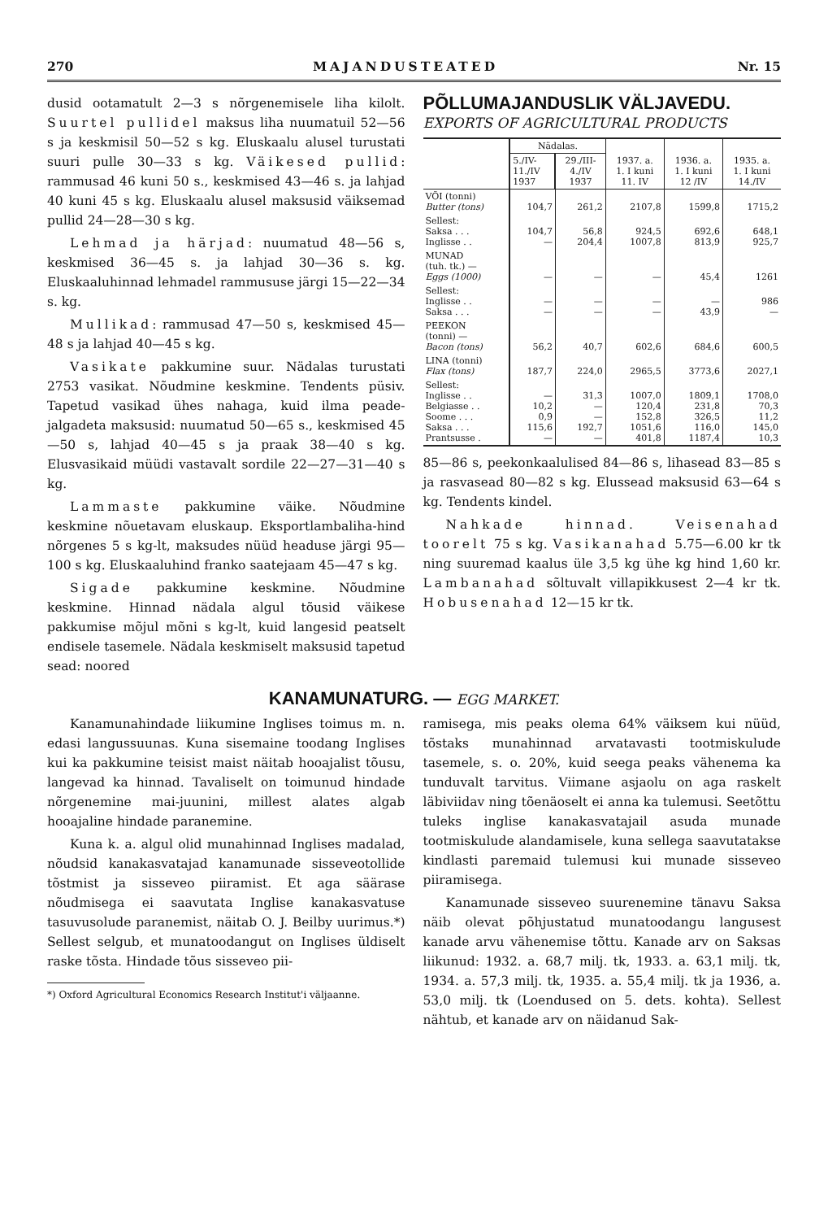270 MAJANDUSTEATED Nr. 15
dusid ootamatult 2—3 s nõrgenemisele liha kilolt. Suurtel pullidel maksus liha nuumatuil 52—56 s ja keskmisil 50—52 s kg. Eluskaalu alusel turustati suuri pulle 30—33 s kg. Väikesed pullid: rammusad 46 kuni 50 s., keskmised 43—46 s. ja lahjad 40 kuni 45 s kg. Eluskaalu alusel maksusid väiksemad pullid 24—28—30 s kg.
Lehmad ja härjad: nuumatud 48—56 s, keskmised 36—45 s. ja lahjad 30—36 s. kg. Eluskaaluhinnad lehmadel rammususe järgi 15—22—34 s. kg.
Mullikad: rammusad 47—50 s, keskmised 45—48 s ja lahjad 40—45 s kg.
Vasikate pakkumine suur. Nädalas turustati 2753 vasikat. Nõudmine keskmine. Tendents püsiv. Tapetud vasikad ühes nahaga, kuid ilma peade-jalgadeta maksusid: nuumatud 50—65 s., keskmised 45—50 s, lahjad 40—45 s ja praak 38—40 s kg. Elusvasikaid müüdi vastavalt sordile 22—27—31—40 s kg.
Lammaste pakkumine väike. Nõudmine keskmine nõuetavam eluskaup. Eksportlambaliha-hind nõrgenes 5 s kg-lt, maksudes nüüd headuse järgi 95—100 s kg. Eluskaaluhind franko saatejaam 45—47 s kg.
Sigade pakkumine keskmine. Nõudmine keskmine. Hinnad nädala algul tõusid väikese pakkumise mõjul mõni s kg-lt, kuid langesid peatselt endisele tasemele. Nädala keskmiselt maksusid tapetud sead: noored
PÕLLUMAJANDUSLIK VÄLJAVEDU.
EXPORTS OF AGRICULTURAL PRODUCTS
| | Nädalas. | | 1937. a. 1. I kuni 11. IV | 1936. a. 1. I kuni 12 /IV | 1935. a. 1. I kuni 14./IV |
| --- | --- | --- | --- | --- | --- |
| | 5./IV- 11./IV 1937 | 29./III- 4./IV 1937 | | | |
| VÕI (tonni) Butter (tons) | 104,7 | 261,2 | 2107,8 | 1599,8 | 1715,2 |
| Sellest: Saksa . . . Inglisse . . | 104,7 — | 56,8 204,4 | 924,5 1007,8 | 692,6 813,9 | 648,1 925,7 |
| MUNAD (tuh. tk.) — Eggs (1000) | — | — | — | 45,4 | 1261 |
| Sellest: Inglisse . . Saksa . . . | — — | — — | — — | — 43,9 | 986 — |
| PEEKON (tonni) — Bacon (tons) | 56,2 | 40,7 | 602,6 | 684,6 | 600,5 |
| LINA (tonni) Flax (tons) | 187,7 | 224,0 | 2965,5 | 3773,6 | 2027,1 |
| Sellest: Inglisse . . Belgiasse . . Soome . . . Saksa . . . Prantsusse . | — 10,2 0,9 115,6 — | 31,3 — — 192,7 — | 1007,0 120,4 152,8 1051,6 401,8 | 1809,1 231,8 326,5 116,0 1187,4 | 1708,0 70,3 11,2 145,0 10,3 |
85—86 s, peekonkaalulised 84—86 s, lihasead 83—85 s ja rasvasead 80—82 s kg. Elussead maksusid 63—64 s kg. Tendents kindel.
Nahkade hinnad. Veisenahad toorelt 75 s kg. Vasikanahad 5.75—6.00 kr tk ning suuremad kaalus üle 3,5 kg ühe kg hind 1,60 kr. Lambanahad sõltuvalt villapikkusest 2—4 kr tk. Hobusenahad 12—15 kr tk.
KANAMUNATURG. — EGG MARKET.
Kanamunahindade liikumine Inglises toimus m. n. edasi langussuunas. Kuna sisemaine toodang Inglises kui ka pakkumine teisist maist näitab hooajalist tõusu, langevad ka hinnad. Tavaliselt on toimunud hindade nõrgenemine mai-juunini, millest alates algab hooajaline hindade paranemine.
Kuna k. a. algul olid munahinnad Inglises madalad, nõudsid kanakasvatajad kanamunade sisseveotollide tõstmist ja sisseveo piiramist. Et aga säärase nõudmisega ei saavutata Inglise kanakasvatuse tasuvusolude paranemist, näitab O. J. Beilby uurimus.*) Sellest selgub, et munatoodangut on Inglises üldiselt raske tõsta. Hindade tõus sisseveo pii-
*) Oxford Agricultural Economics Research Institut'i väljaanne.
ramisega, mis peaks olema 64% väiksem kui nüüd, tõstaks munahinnad arvatavasti tootmiskulude tasemele, s. o. 20%, kuid seega peaks vähenema ka tunduvalt tarvitus. Viimane asjaolu on aga raskelt läbiviidav ning tõenäoselt ei anna ka tulemusi. Seetõttu tuleks inglise kanakasvatajail asuda munade tootmiskulude alandamisele, kuna sellega saavutatakse kindlasti paremaid tulemusi kui munade sisseveo piiramisega.
Kanamunade sisseveo suurenemine tänavu Saksa näib olevat põhjustatud munatoodangu langusest kanade arvu vähenemise tõttu. Kanade arv on Saksas liikunud: 1932. a. 68,7 milj. tk, 1933. a. 63,1 milj. tk, 1934. a. 57,3 milj. tk, 1935. a. 55,4 milj. tk ja 1936, a. 53,0 milj. tk (Loendused on 5. dets. kohta). Sellest nähtub, et kanade arv on näidanud Sak-